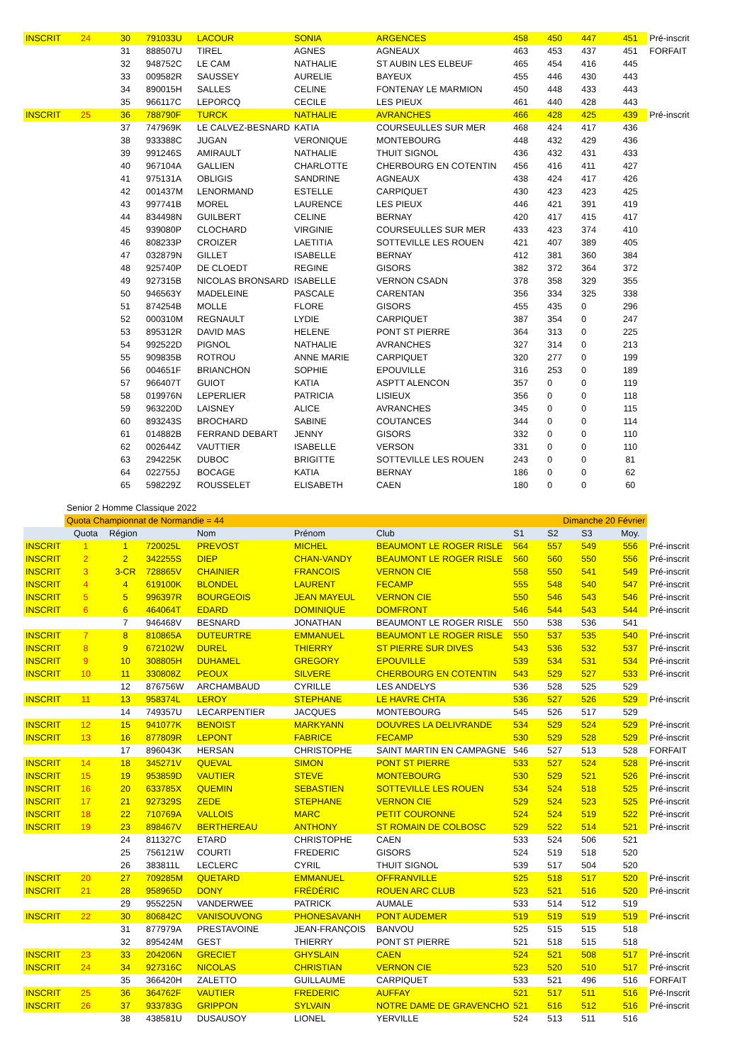| INSCRIT | 24 | 30 | 791033U | LACOUR | SONIA | ARGENCES | 458 | 450 | 447 | 451 | Pré-inscrit |
| | | 31 | 888507U | TIREL | AGNES | AGNEAUX | 463 | 453 | 437 | 451 | FORFAIT |
| | | 32 | 948752C | LE CAM | NATHALIE | ST AUBIN LES ELBEUF | 465 | 454 | 416 | 445 | |
| | | 33 | 009582R | SAUSSEY | AURELIE | BAYEUX | 455 | 446 | 430 | 443 | |
| | | 34 | 890015H | SALLES | CELINE | FONTENAY LE MARMION | 450 | 448 | 433 | 443 | |
| | | 35 | 966117C | LEPORCQ | CECILE | LES PIEUX | 461 | 440 | 428 | 443 | |
| INSCRIT | 25 | 36 | 788790F | TURCK | NATHALIE | AVRANCHES | 466 | 428 | 425 | 439 | Pré-inscrit |
| | | 37 | 747969K | LE CALVEZ-BESNARD | KATIA | COURSEULLES SUR MER | 468 | 424 | 417 | 436 | |
| | | 38 | 933388C | JUGAN | VERONIQUE | MONTEBOURG | 448 | 432 | 429 | 436 | |
| | | 39 | 991246S | AMIRAULT | NATHALIE | THUIT SIGNOL | 436 | 432 | 431 | 433 | |
| | | 40 | 967104A | GALLIEN | CHARLOTTE | CHERBOURG EN COTENTIN | 456 | 416 | 411 | 427 | |
| | | 41 | 975131A | OBLIGIS | SANDRINE | AGNEAUX | 438 | 424 | 417 | 426 | |
| | | 42 | 001437M | LENORMAND | ESTELLE | CARPIQUET | 430 | 423 | 423 | 425 | |
| | | 43 | 997741B | MOREL | LAURENCE | LES PIEUX | 446 | 421 | 391 | 419 | |
| | | 44 | 834498N | GUILBERT | CELINE | BERNAY | 420 | 417 | 415 | 417 | |
| | | 45 | 939080P | CLOCHARD | VIRGINIE | COURSEULLES SUR MER | 433 | 423 | 374 | 410 | |
| | | 46 | 808233P | CROIZER | LAETITIA | SOTTEVILLE LES ROUEN | 421 | 407 | 389 | 405 | |
| | | 47 | 032879N | GILLET | ISABELLE | BERNAY | 412 | 381 | 360 | 384 | |
| | | 48 | 925740P | DE CLOEDT | REGINE | GISORS | 382 | 372 | 364 | 372 | |
| | | 49 | 927315B | NICOLAS BRONSARD | ISABELLE | VERNON CSADN | 378 | 358 | 329 | 355 | |
| | | 50 | 946563Y | MADELEINE | PASCALE | CARENTAN | 356 | 334 | 325 | 338 | |
| | | 51 | 874254B | MOLLE | FLORE | GISORS | 455 | 435 | 0 | 296 | |
| | | 52 | 000310M | REGNAULT | LYDIE | CARPIQUET | 387 | 354 | 0 | 247 | |
| | | 53 | 895312R | DAVID MAS | HELENE | PONT ST PIERRE | 364 | 313 | 0 | 225 | |
| | | 54 | 992522D | PIGNOL | NATHALIE | AVRANCHES | 327 | 314 | 0 | 213 | |
| | | 55 | 909835B | ROTROU | ANNE MARIE | CARPIQUET | 320 | 277 | 0 | 199 | |
| | | 56 | 004651F | BRIANCHON | SOPHIE | EPOUVILLE | 316 | 253 | 0 | 189 | |
| | | 57 | 966407T | GUIOT | KATIA | ASPTT ALENCON | 357 | 0 | 0 | 119 | |
| | | 58 | 019976N | LEPERLIER | PATRICIA | LISIEUX | 356 | 0 | 0 | 118 | |
| | | 59 | 963220D | LAISNEY | ALICE | AVRANCHES | 345 | 0 | 0 | 115 | |
| | | 60 | 893243S | BROCHARD | SABINE | COUTANCES | 344 | 0 | 0 | 114 | |
| | | 61 | 014882B | FERRAND DEBART | JENNY | GISORS | 332 | 0 | 0 | 110 | |
| | | 62 | 002644Z | VAUTTIER | ISABELLE | VERSON | 331 | 0 | 0 | 110 | |
| | | 63 | 294225K | DUBOC | BRIGITTE | SOTTEVILLE LES ROUEN | 243 | 0 | 0 | 81 | |
| | | 64 | 022755J | BOCAGE | KATIA | BERNAY | 186 | 0 | 0 | 62 | |
| | | 65 | 598229Z | ROUSSELET | ELISABETH | CAEN | 180 | 0 | 0 | 60 | |
| | Senior 2 Homme Classique 2022 | | | | | | | | | | |
| | Quota Championnat de Normandie = 44 | | | | | | Dimanche 20 Février | | | | |
| | Quota | Région | | Nom | Prénom | Club | S1 | S2 | S3 | Moy. | |
| INSCRIT | 1 | 1 | 720025L | PREVOST | MICHEL | BEAUMONT LE ROGER RISLE | 564 | 557 | 549 | 556 | Pré-inscrit |
| INSCRIT | 2 | 2 | 342255S | DIEP | CHAN-VANDY | BEAUMONT LE ROGER RISLE | 560 | 560 | 550 | 556 | Pré-inscrit |
| INSCRIT | 3 | 3-CR | 728865V | CHAINIER | FRANCOIS | VERNON CIE | 558 | 550 | 541 | 549 | Pré-inscrit |
| INSCRIT | 4 | 4 | 619100K | BLONDEL | LAURENT | FECAMP | 555 | 548 | 540 | 547 | Pré-inscrit |
| INSCRIT | 5 | 5 | 996397R | BOURGEOIS | JEAN MAYEUL | VERNON CIE | 550 | 546 | 543 | 546 | Pré-inscrit |
| INSCRIT | 6 | 6 | 464064T | EDARD | DOMINIQUE | DOMFRONT | 546 | 544 | 543 | 544 | Pré-inscrit |
| | | 7 | 946468V | BESNARD | JONATHAN | BEAUMONT LE ROGER RISLE | 550 | 538 | 536 | 541 | |
| INSCRIT | 7 | 8 | 810865A | DUTEURTRE | EMMANUEL | BEAUMONT LE ROGER RISLE | 550 | 537 | 535 | 540 | Pré-inscrit |
| INSCRIT | 8 | 9 | 672102W | DUREL | THIERRY | ST PIERRE SUR DIVES | 543 | 536 | 532 | 537 | Pré-inscrit |
| INSCRIT | 9 | 10 | 308805H | DUHAMEL | GREGORY | EPOUVILLE | 539 | 534 | 531 | 534 | Pré-inscrit |
| INSCRIT | 10 | 11 | 330808Z | PEOUX | SILVERE | CHERBOURG EN COTENTIN | 543 | 529 | 527 | 533 | Pré-inscrit |
| | | 12 | 876756W | ARCHAMBAUD | CYRILLE | LES ANDELYS | 536 | 528 | 525 | 529 | |
| INSCRIT | 11 | 13 | 958374L | LEROY | STEPHANE | LE HAVRE CHTA | 536 | 527 | 526 | 529 | Pré-inscrit |
| | | 14 | 749357U | LECARPENTIER | JACQUES | MONTEBOURG | 545 | 526 | 517 | 529 | |
| INSCRIT | 12 | 15 | 941077K | BENOIST | MARKYANN | DOUVRES LA DELIVRANDE | 534 | 529 | 524 | 529 | Pré-inscrit |
| INSCRIT | 13 | 16 | 877809R | LEPONT | FABRICE | FECAMP | 530 | 529 | 528 | 529 | Pré-inscrit |
| | | 17 | 896043K | HERSAN | CHRISTOPHE | SAINT MARTIN EN CAMPAGNE | 546 | 527 | 513 | 528 | FORFAIT |
| INSCRIT | 14 | 18 | 345271V | QUEVAL | SIMON | PONT ST PIERRE | 533 | 527 | 524 | 528 | Pré-inscrit |
| INSCRIT | 15 | 19 | 953859D | VAUTIER | STEVE | MONTEBOURG | 530 | 529 | 521 | 526 | Pré-inscrit |
| INSCRIT | 16 | 20 | 633785X | QUEMIN | SEBASTIEN | SOTTEVILLE LES ROUEN | 534 | 524 | 518 | 525 | Pré-inscrit |
| INSCRIT | 17 | 21 | 927329S | ZEDE | STEPHANE | VERNON CIE | 529 | 524 | 523 | 525 | Pré-inscrit |
| INSCRIT | 18 | 22 | 710769A | VALLOIS | MARC | PETIT COURONNE | 524 | 524 | 519 | 522 | Pré-inscrit |
| INSCRIT | 19 | 23 | 898467V | BERTHEREAU | ANTHONY | ST ROMAIN DE COLBOSC | 529 | 522 | 514 | 521 | Pré-inscrit |
| | | 24 | 811327C | ETARD | CHRISTOPHE | CAEN | 533 | 524 | 506 | 521 | |
| | | 25 | 756121W | COURTI | FREDERIC | GISORS | 524 | 519 | 518 | 520 | |
| | | 26 | 383811L | LECLERC | CYRIL | THUIT SIGNOL | 539 | 517 | 504 | 520 | |
| INSCRIT | 20 | 27 | 709285M | QUETARD | EMMANUEL | OFFRANVILLE | 525 | 518 | 517 | 520 | Pré-inscrit |
| INSCRIT | 21 | 28 | 958965D | DONY | FRÉDÉRIC | ROUEN ARC CLUB | 523 | 521 | 516 | 520 | Pré-inscrit |
| | | 29 | 955225N | VANDERWEE | PATRICK | AUMALE | 533 | 514 | 512 | 519 | |
| INSCRIT | 22 | 30 | 806842C | VANISOUVONG | PHONESAVANH | PONT AUDEMER | 519 | 519 | 519 | 519 | Pré-inscrit |
| | | 31 | 877979A | PRESTAVOINE | JEAN-FRANÇOIS | BANVOU | 525 | 515 | 515 | 518 | |
| | | 32 | 895424M | GEST | THIERRY | PONT ST PIERRE | 521 | 518 | 515 | 518 | |
| INSCRIT | 23 | 33 | 204206N | GRECIET | GHYSLAIN | CAEN | 524 | 521 | 508 | 517 | Pré-inscrit |
| INSCRIT | 24 | 34 | 927316C | NICOLAS | CHRISTIAN | VERNON CIE | 523 | 520 | 510 | 517 | Pré-inscrit |
| | | 35 | 366420H | ZALETTO | GUILLAUME | CARPIQUET | 533 | 521 | 496 | 516 | FORFAIT |
| INSCRIT | 25 | 36 | 364762F | VAUTIER | FREDERIC | AUFFAY | 521 | 517 | 511 | 516 | Pré-Inscrit |
| INSCRIT | 26 | 37 | 933783G | GRIPPON | SYLVAIN | NOTRE DAME DE GRAVENCHO | 521 | 516 | 512 | 516 | Pré-inscrit |
| | | 38 | 438581U | DUSAUSOY | LIONEL | YERVILLE | 524 | 513 | 511 | 516 | |